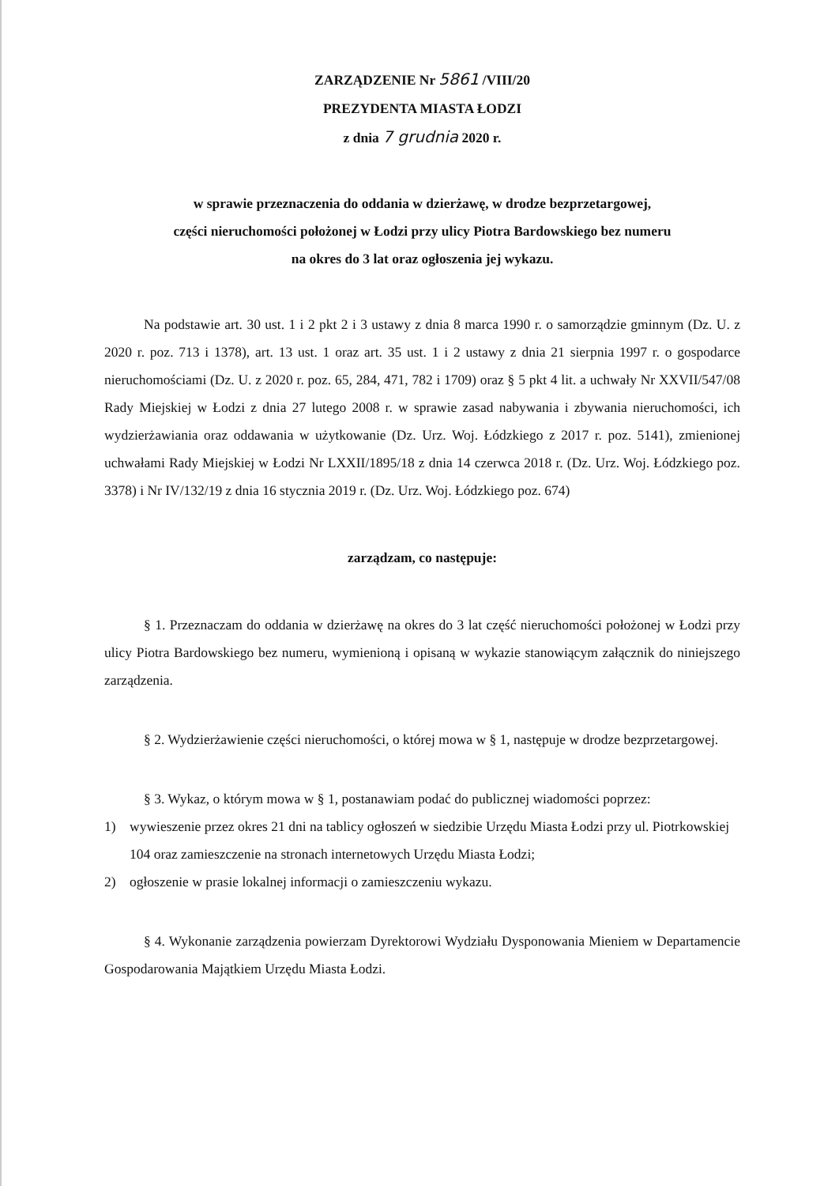ZARZĄDZENIE Nr 5861 /VIII/20
PREZYDENTA MIASTA ŁODZI
z dnia 7 grudnia 2020 r.
w sprawie przeznaczenia do oddania w dzierżawę, w drodze bezprzetargowej,
części nieruchomości położonej w Łodzi przy ulicy Piotra Bardowskiego bez numeru
na okres do 3 lat oraz ogłoszenia jej wykazu.
Na podstawie art. 30 ust. 1 i 2 pkt 2 i 3 ustawy z dnia 8 marca 1990 r. o samorządzie gminnym (Dz. U. z 2020 r. poz. 713 i 1378), art. 13 ust. 1 oraz art. 35 ust. 1 i 2 ustawy z dnia 21 sierpnia 1997 r. o gospodarce nieruchomościami (Dz. U. z 2020 r. poz. 65, 284, 471, 782 i 1709) oraz § 5 pkt 4 lit. a uchwały Nr XXVII/547/08 Rady Miejskiej w Łodzi z dnia 27 lutego 2008 r. w sprawie zasad nabywania i zbywania nieruchomości, ich wydzierżawiania oraz oddawania w użytkowanie (Dz. Urz. Woj. Łódzkiego z 2017 r. poz. 5141), zmienionej uchwałami Rady Miejskiej w Łodzi Nr LXXII/1895/18 z dnia 14 czerwca 2018 r. (Dz. Urz. Woj. Łódzkiego poz. 3378) i Nr IV/132/19 z dnia 16 stycznia 2019 r. (Dz. Urz. Woj. Łódzkiego poz. 674)
zarządzam, co następuje:
§ 1. Przeznaczam do oddania w dzierżawę na okres do 3 lat część nieruchomości położonej w Łodzi przy ulicy Piotra Bardowskiego bez numeru, wymienioną i opisaną w wykazie stanowiącym załącznik do niniejszego zarządzenia.
§ 2. Wydzierżawienie części nieruchomości, o której mowa w § 1, następuje w drodze bezprzetargowej.
§ 3. Wykaz, o którym mowa w § 1, postanawiam podać do publicznej wiadomości poprzez:
1) wywieszenie przez okres 21 dni na tablicy ogłoszeń w siedzibie Urzędu Miasta Łodzi przy ul. Piotrkowskiej 104 oraz zamieszczenie na stronach internetowych Urzędu Miasta Łodzi;
2) ogłoszenie w prasie lokalnej informacji o zamieszczeniu wykazu.
§ 4. Wykonanie zarządzenia powierzam Dyrektorowi Wydziału Dysponowania Mieniem w Departamencie Gospodarowania Majątkiem Urzędu Miasta Łodzi.